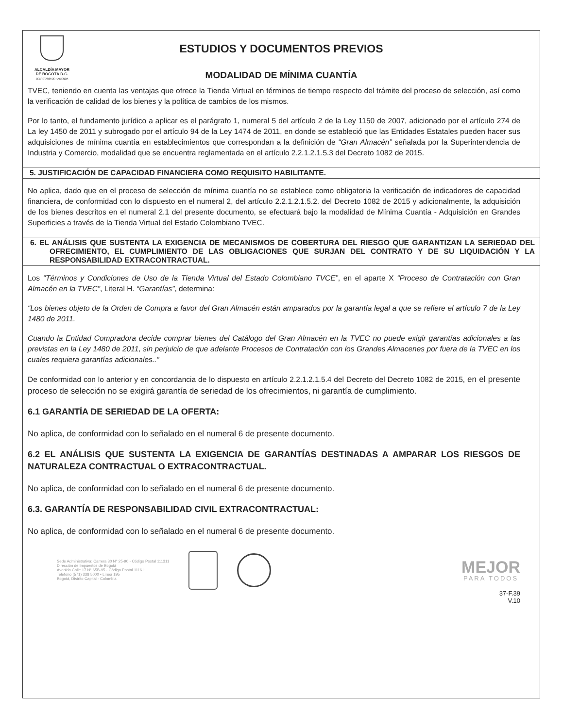ALCALDÍA MAYOR
DE BOGOTÁ D.C.
SECRETARÍA DE HACIENDA
ESTUDIOS Y DOCUMENTOS PREVIOS
MODALIDAD DE MÍNIMA CUANTÍA
TVEC, teniendo en cuenta las ventajas que ofrece la Tienda Virtual en términos de tiempo respecto del trámite del proceso de selección, así como la verificación de calidad de los bienes y la política de cambios de los mismos.
Por lo tanto, el fundamento jurídico a aplicar es el parágrafo 1, numeral 5 del artículo 2 de la Ley 1150 de 2007, adicionado por el artículo 274 de La ley 1450 de 2011 y subrogado por el artículo 94 de la Ley 1474 de 2011, en donde se estableció que las Entidades Estatales pueden hacer sus adquisiciones de mínima cuantía en establecimientos que correspondan a la definición de “Gran Almacén” señalada por la Superintendencia de Industria y Comercio, modalidad que se encuentra reglamentada en el artículo 2.2.1.2.1.5.3 del Decreto 1082 de 2015.
5. JUSTIFICACIÓN DE CAPACIDAD FINANCIERA COMO REQUISITO HABILITANTE.
No aplica, dado que en el proceso de selección de mínima cuantía no se establece como obligatoria la verificación de indicadores de capacidad financiera, de conformidad con lo dispuesto en el numeral 2, del artículo 2.2.1.2.1.5.2. del Decreto 1082 de 2015 y adicionalmente, la adquisición de los bienes descritos en el numeral 2.1 del presente documento, se efectuará bajo la modalidad de Mínima Cuantía - Adquisición en Grandes Superficies a través de la Tienda Virtual del Estado Colombiano TVEC.
6. EL ANÁLISIS QUE SUSTENTA LA EXIGENCIA DE MECANISMOS DE COBERTURA DEL RIESGO QUE GARANTIZAN LA SERIEDAD DEL OFRECIMIENTO, EL CUMPLIMIENTO DE LAS OBLIGACIONES QUE SURJAN DEL CONTRATO Y DE SU LIQUIDACIÓN Y LA RESPONSABILIDAD EXTRACONTRACTUAL.
Los “Términos y Condiciones de Uso de la Tienda Virtual del Estado Colombiano TVCE”, en el aparte X “Proceso de Contratación con Gran Almacén en la TVEC”, Literal H. “Garantías”, determina:
“Los bienes objeto de la Orden de Compra a favor del Gran Almacén están amparados por la garantía legal a que se refiere el artículo 7 de la Ley 1480 de 2011.
Cuando la Entidad Compradora decide comprar bienes del Catálogo del Gran Almacén en la TVEC no puede exigir garantías adicionales a las previstas en la Ley 1480 de 2011, sin perjuicio de que adelante Procesos de Contratación con los Grandes Almacenes por fuera de la TVEC en los cuales requiera garantías adicionales..”
De conformidad con lo anterior y en concordancia de lo dispuesto en artículo 2.2.1.2.1.5.4 del Decreto del Decreto 1082 de 2015, en el presente proceso de selección no se exigirá garantía de seriedad de los ofrecimientos, ni garantía de cumplimiento.
6.1 GARANTÍA DE SERIEDAD DE LA OFERTA:
No aplica, de conformidad con lo señalado en el numeral 6 de presente documento.
6.2 EL ANÁLISIS QUE SUSTENTA LA EXIGENCIA DE GARANTÍAS DESTINADAS A AMPARAR LOS RIESGOS DE NATURALEZA CONTRACTUAL O EXTRACONTRACTUAL.
No aplica, de conformidad con lo señalado en el numeral 6 de presente documento.
6.3. GARANTÍA DE RESPONSABILIDAD CIVIL EXTRACONTRACTUAL:
No aplica, de conformidad con lo señalado en el numeral 6 de presente documento.
Sede Administrativa: Carrera 30 N° 25-90 - Código Postal 111311
Dirección de Impuestos de Bogotá
Avenida Calle 17 N° 65B-95 - Código Postal 111611
Teléfono (571) 338 5000 • Línea 195
Bogotá, Distrito Capital - Colombia
MEJOR
PARA TODOS
37-F.39
V.10